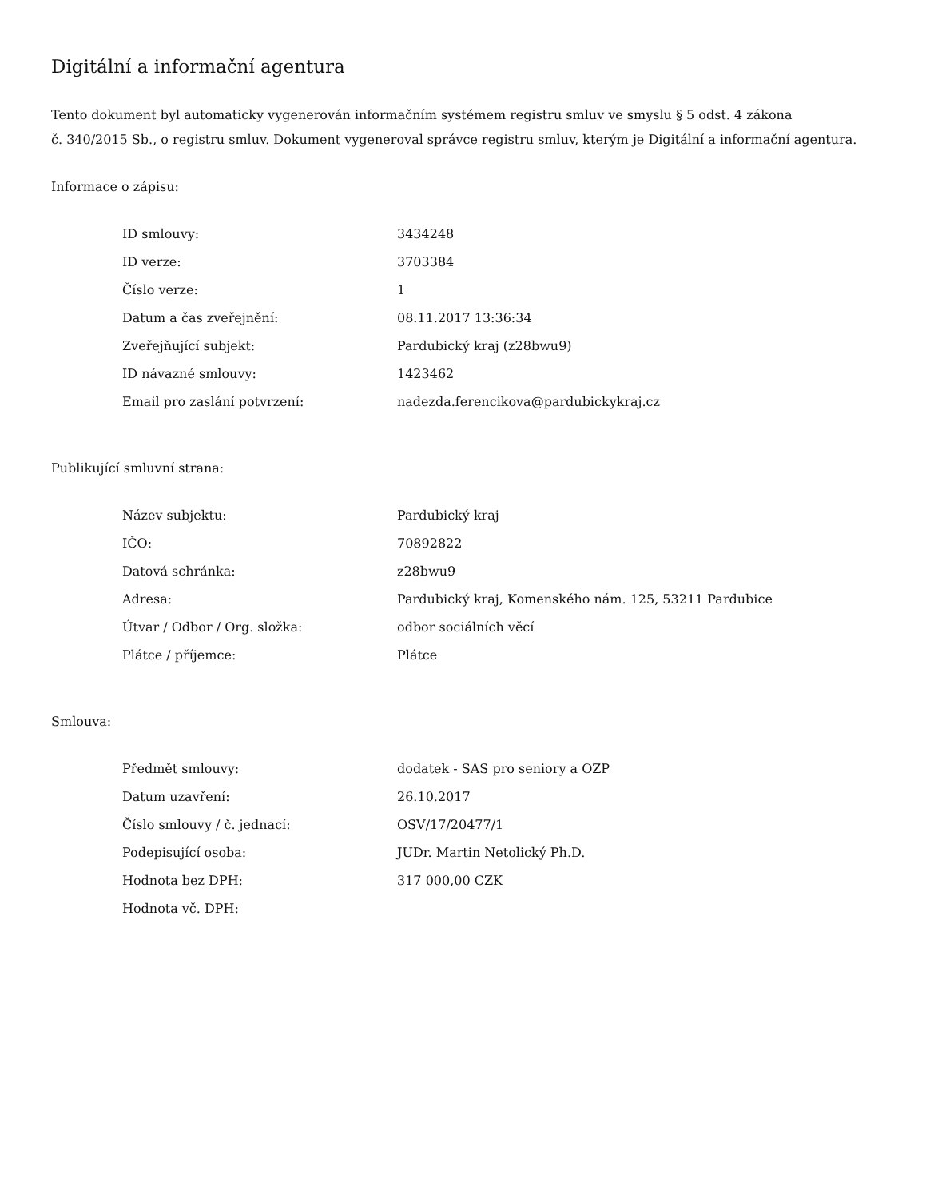Digitální a informační agentura
Tento dokument byl automaticky vygenerován informačním systémem registru smluv ve smyslu § 5 odst. 4 zákona
č. 340/2015 Sb., o registru smluv. Dokument vygeneroval správce registru smluv, kterým je Digitální a informační agentura.
Informace o zápisu:
| ID smlouvy: | 3434248 |
| ID verze: | 3703384 |
| Číslo verze: | 1 |
| Datum a čas zveřejnění: | 08.11.2017 13:36:34 |
| Zveřejňující subjekt: | Pardubický kraj (z28bwu9) |
| ID návazné smlouvy: | 1423462 |
| Email pro zaslání potvrzení: | nadezda.ferencikova@pardubickykraj.cz |
Publikující smluvní strana:
| Název subjektu: | Pardubický kraj |
| IČO: | 70892822 |
| Datová schránka: | z28bwu9 |
| Adresa: | Pardubický kraj, Komenského nám. 125, 53211 Pardubice |
| Útvar / Odbor / Org. složka: | odbor sociálních věcí |
| Plátce / příjemce: | Plátce |
Smlouva:
| Předmět smlouvy: | dodatek - SAS pro seniory a OZP |
| Datum uzavření: | 26.10.2017 |
| Číslo smlouvy / č. jednací: | OSV/17/20477/1 |
| Podepisující osoba: | JUDr. Martin Netolický Ph.D. |
| Hodnota bez DPH: | 317 000,00 CZK |
| Hodnota vč. DPH: | |